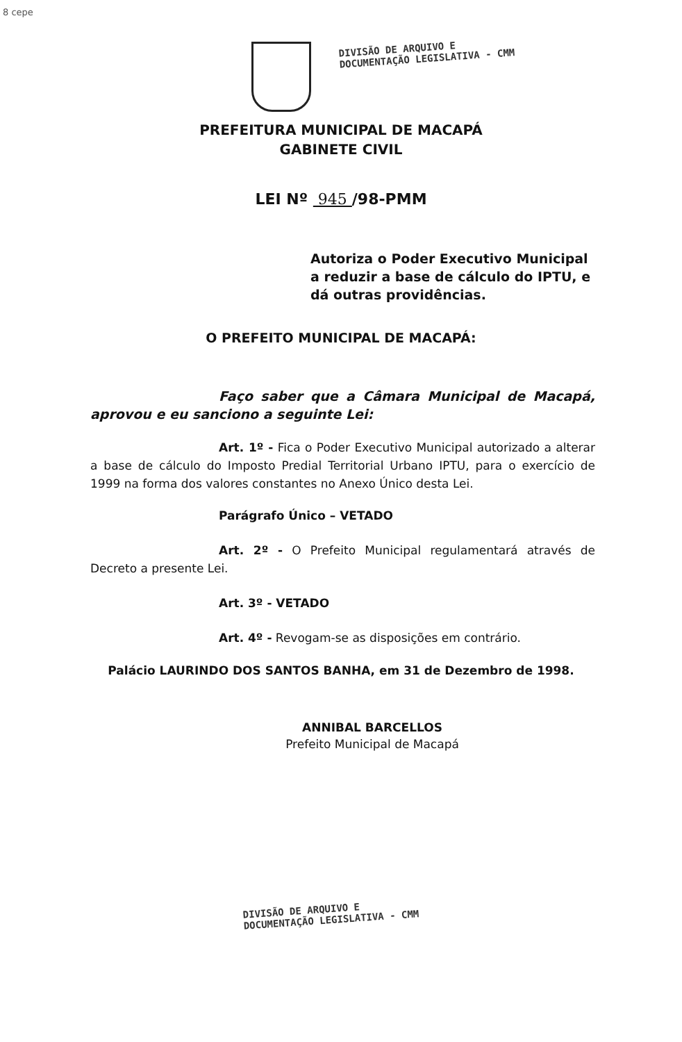8 cepe
DIVISÃO DE ARQUIVO E
DOCUMENTAÇÃO LEGISLATIVA - CMM
PREFEITURA MUNICIPAL DE MACAPÁ
GABINETE CIVIL
LEI Nº 945 /98-PMM
Autoriza o Poder Executivo Municipal a reduzir a base de cálculo do IPTU, e dá outras providências.
O PREFEITO MUNICIPAL DE MACAPÁ:
Faço saber que a Câmara Municipal de Macapá, aprovou e eu sanciono a seguinte Lei:
Art. 1º - Fica o Poder Executivo Municipal autorizado a alterar a base de cálculo do Imposto Predial Territorial Urbano IPTU, para o exercício de 1999 na forma dos valores constantes no Anexo Único desta Lei.
Parágrafo Único – VETADO
Art. 2º - O Prefeito Municipal regulamentará através de Decreto a presente Lei.
Art. 3º - VETADO
Art. 4º - Revogam-se as disposições em contrário.
Palácio LAURINDO DOS SANTOS BANHA, em 31 de Dezembro de 1998.
ANNIBAL BARCELLOS
Prefeito Municipal de Macapá
DIVISÃO DE ARQUIVO E
DOCUMENTAÇÃO LEGISLATIVA - CMM